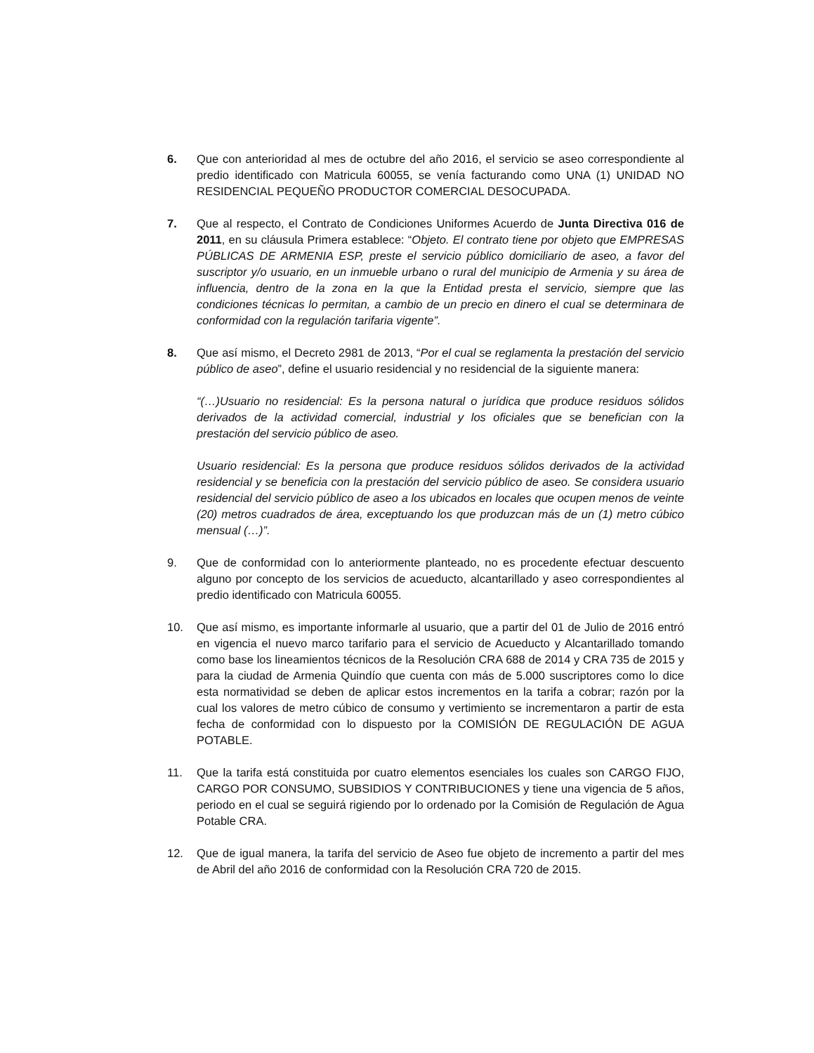6. Que con anterioridad al mes de octubre del año 2016, el servicio se aseo correspondiente al predio identificado con Matricula 60055, se venía facturando como UNA (1) UNIDAD NO RESIDENCIAL PEQUEÑO PRODUCTOR COMERCIAL DESOCUPADA.
7. Que al respecto, el Contrato de Condiciones Uniformes Acuerdo de Junta Directiva 016 de 2011, en su cláusula Primera establece: “Objeto. El contrato tiene por objeto que EMPRESAS PÚBLICAS DE ARMENIA ESP, preste el servicio público domiciliario de aseo, a favor del suscriptor y/o usuario, en un inmueble urbano o rural del municipio de Armenia y su área de influencia, dentro de la zona en la que la Entidad presta el servicio, siempre que las condiciones técnicas lo permitan, a cambio de un precio en dinero el cual se determinara de conformidad con la regulación tarifaria vigente”.
8. Que así mismo, el Decreto 2981 de 2013, “Por el cual se reglamenta la prestación del servicio público de aseo”, define el usuario residencial y no residencial de la siguiente manera:
“(…)Usuario no residencial: Es la persona natural o jurídica que produce residuos sólidos derivados de la actividad comercial, industrial y los oficiales que se benefician con la prestación del servicio público de aseo.
Usuario residencial: Es la persona que produce residuos sólidos derivados de la actividad residencial y se beneficia con la prestación del servicio público de aseo. Se considera usuario residencial del servicio público de aseo a los ubicados en locales que ocupen menos de veinte (20) metros cuadrados de área, exceptuando los que produzcan más de un (1) metro cúbico mensual (…)”.
9. Que de conformidad con lo anteriormente planteado, no es procedente efectuar descuento alguno por concepto de los servicios de acueducto, alcantarillado y aseo correspondientes al predio identificado con Matricula 60055.
10. Que así mismo, es importante informarle al usuario, que a partir del 01 de Julio de 2016 entró en vigencia el nuevo marco tarifario para el servicio de Acueducto y Alcantarillado tomando como base los lineamientos técnicos de la Resolución CRA 688 de 2014 y CRA 735 de 2015 y para la ciudad de Armenia Quindío que cuenta con más de 5.000 suscriptores como lo dice esta normatividad se deben de aplicar estos incrementos en la tarifa a cobrar; razón por la cual los valores de metro cúbico de consumo y vertimiento se incrementaron a partir de esta fecha de conformidad con lo dispuesto por la COMISIÓN DE REGULACIÓN DE AGUA POTABLE.
11. Que la tarifa está constituida por cuatro elementos esenciales los cuales son CARGO FIJO, CARGO POR CONSUMO, SUBSIDIOS Y CONTRIBUCIONES y tiene una vigencia de 5 años, periodo en el cual se seguirá rigiendo por lo ordenado por la Comisión de Regulación de Agua Potable CRA.
12. Que de igual manera, la tarifa del servicio de Aseo fue objeto de incremento a partir del mes de Abril del año 2016 de conformidad con la Resolución CRA 720 de 2015.